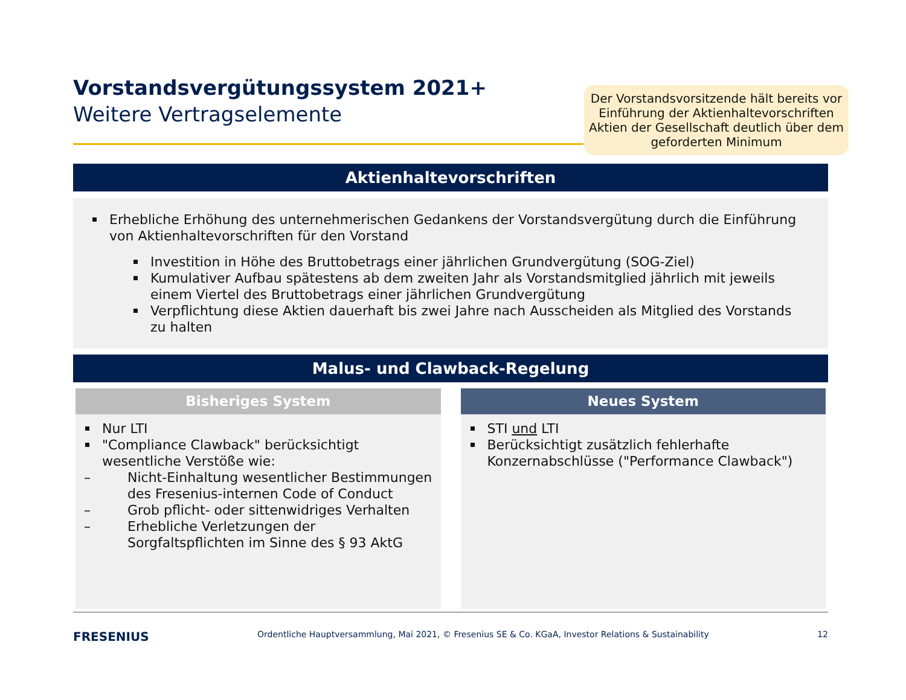Der Vorstandsvorsitzende hält bereits vor Einführung der Aktienhaltevorschriften Aktien der Gesellschaft deutlich über dem geforderten Minimum
Vorstandsvergütungssystem 2021+
Weitere Vertragselemente
Aktienhaltevorschriften
Erhebliche Erhöhung des unternehmerischen Gedankens der Vorstandsvergütung durch die Einführung von Aktienhaltevorschriften für den Vorstand
Investition in Höhe des Bruttobetrags einer jährlichen Grundvergütung (SOG-Ziel)
Kumulativer Aufbau spätestens ab dem zweiten Jahr als Vorstandsmitglied jährlich mit jeweils einem Viertel des Bruttobetrags einer jährlichen Grundvergütung
Verpflichtung diese Aktien dauerhaft bis zwei Jahre nach Ausscheiden als Mitglied des Vorstands zu halten
Malus- und Clawback-Regelung
Bisheriges System
Nur LTI
"Compliance Clawback" berücksichtigt wesentliche Verstöße wie:
– Nicht-Einhaltung wesentlicher Bestimmungen des Fresenius-internen Code of Conduct
– Grob pflicht- oder sittenwidriges Verhalten
– Erhebliche Verletzungen der Sorgfaltspflichten im Sinne des § 93 AktG
Neues System
STI und LTI
Berücksichtigt zusätzlich fehlerhafte Konzernabschlüsse ("Performance Clawback")
FRESENIUS Ordentliche Hauptversammlung, Mai 2021, © Fresenius SE & Co. KGaA, Investor Relations & Sustainability 12